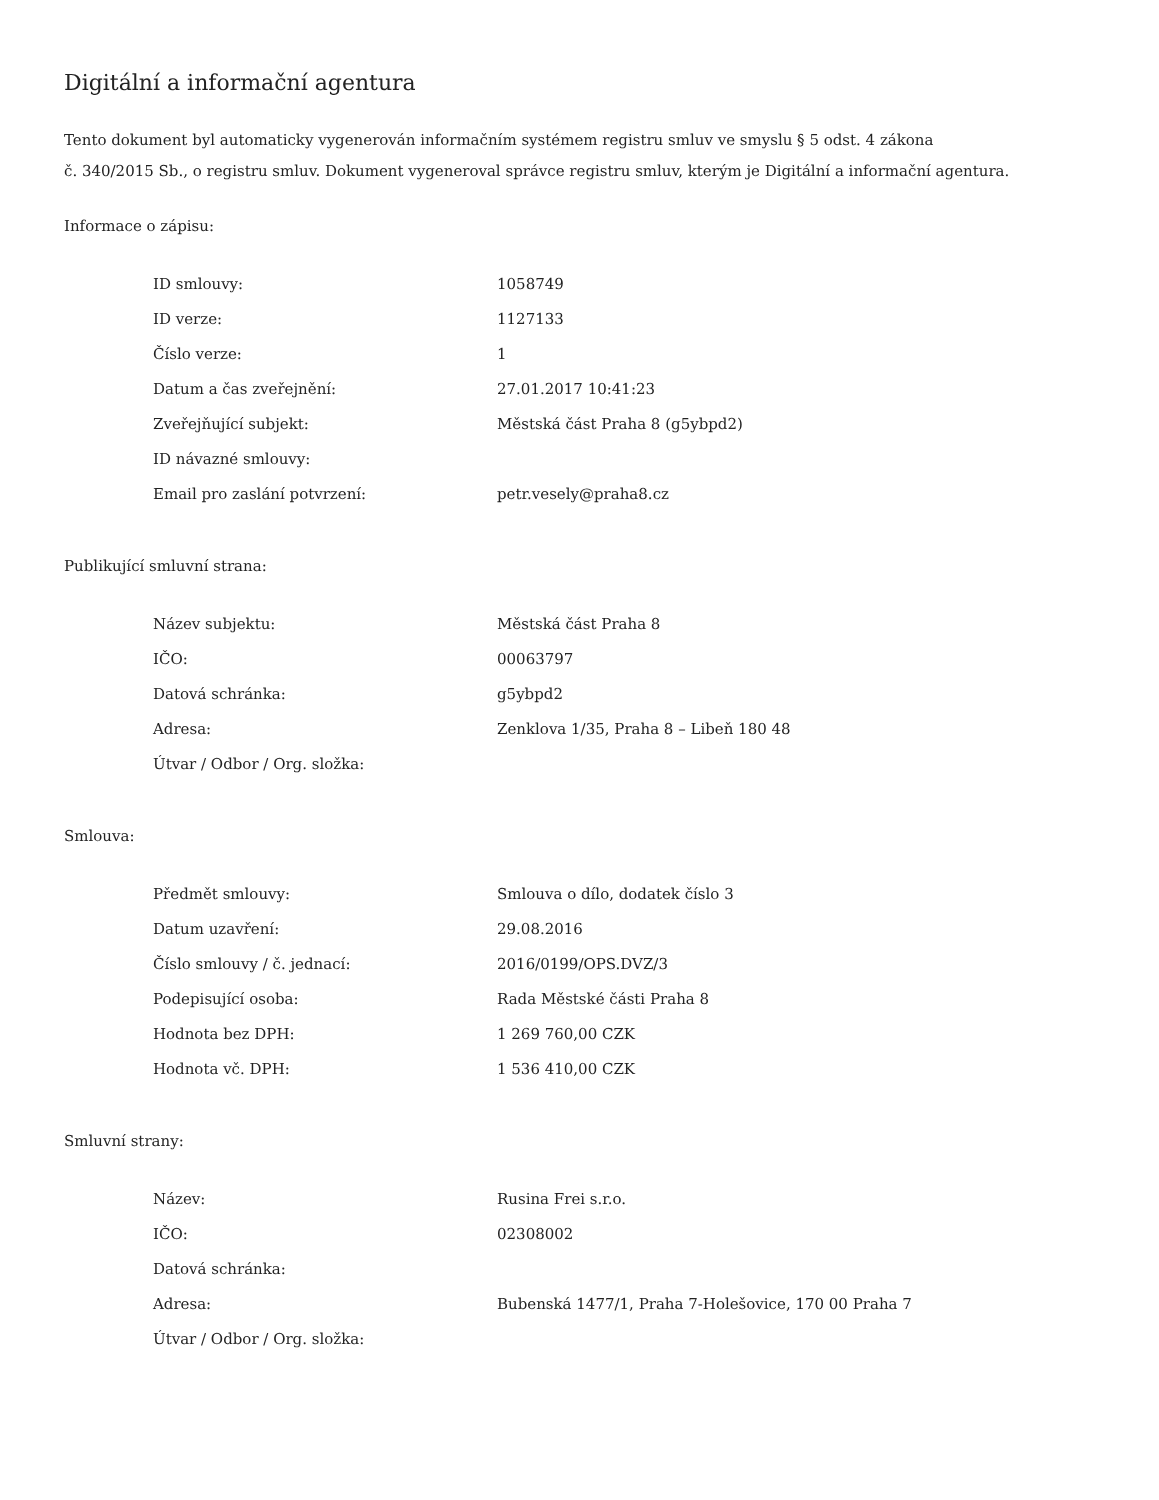Digitální a informační agentura
Tento dokument byl automaticky vygenerován informačním systémem registru smluv ve smyslu § 5 odst. 4 zákona
č. 340/2015 Sb., o registru smluv. Dokument vygeneroval správce registru smluv, kterým je Digitální a informační agentura.
Informace o zápisu:
| ID smlouvy: | 1058749 |
| ID verze: | 1127133 |
| Číslo verze: | 1 |
| Datum a čas zveřejnění: | 27.01.2017 10:41:23 |
| Zveřejňující subjekt: | Městská část Praha 8 (g5ybpd2) |
| ID návazné smlouvy: | |
| Email pro zaslání potvrzení: | petr.vesely@praha8.cz |
Publikující smluvní strana:
| Název subjektu: | Městská část Praha 8 |
| IČO: | 00063797 |
| Datová schránka: | g5ybpd2 |
| Adresa: | Zenklova 1/35, Praha 8 – Libeň 180 48 |
| Útvar / Odbor / Org. složka: | |
Smlouva:
| Předmět smlouvy: | Smlouva o dílo, dodatek číslo 3 |
| Datum uzavření: | 29.08.2016 |
| Číslo smlouvy / č. jednací: | 2016/0199/OPS.DVZ/3 |
| Podepisující osoba: | Rada Městské části Praha 8 |
| Hodnota bez DPH: | 1 269 760,00 CZK |
| Hodnota vč. DPH: | 1 536 410,00 CZK |
Smluvní strany:
| Název: | Rusina Frei s.r.o. |
| IČO: | 02308002 |
| Datová schránka: | |
| Adresa: | Bubenská 1477/1, Praha 7-Holešovice, 170 00 Praha 7 |
| Útvar / Odbor / Org. složka: | |